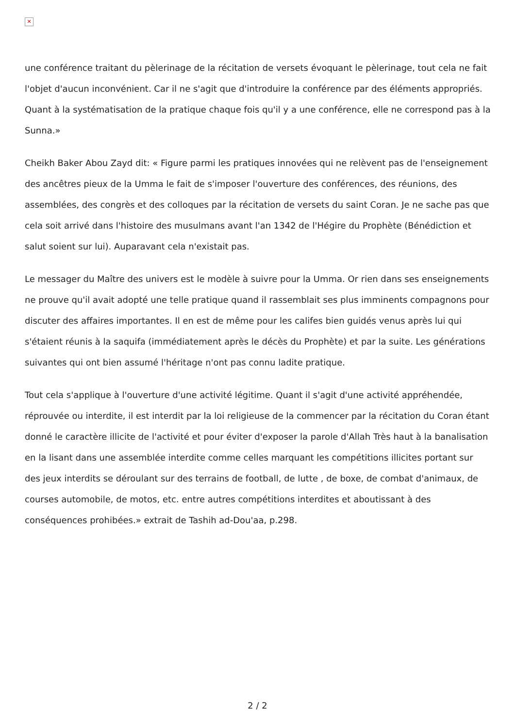✕
une conférence traitant du pèlerinage de la récitation de versets évoquant le pèlerinage, tout cela ne fait l'objet d'aucun inconvénient. Car il ne s'agit que d'introduire la conférence par des éléments appropriés. Quant à la systématisation de la pratique chaque fois qu'il y a une conférence, elle ne correspond pas à la Sunna.»
Cheikh Baker Abou Zayd dit: « Figure parmi les pratiques innovées qui ne relèvent pas de l'enseignement des ancêtres pieux de la Umma le fait de s'imposer l'ouverture des conférences, des réunions, des assemblées, des congrès et des colloques par la récitation de versets du saint Coran. Je ne sache pas que cela soit arrivé dans l'histoire des musulmans avant l'an 1342 de l'Hégire du Prophète (Bénédiction et salut soient sur lui). Auparavant cela n'existait pas.
Le messager du Maître des univers est le modèle à suivre pour la Umma. Or rien dans ses enseignements ne prouve qu'il avait adopté une telle pratique quand il rassemblait ses plus imminents compagnons pour discuter des affaires importantes. Il en est de même pour les califes bien guidés venus après lui qui s'étaient réunis à la saquifa (immédiatement après le décès du Prophète) et par la suite. Les générations suivantes qui ont bien assumé l'héritage n'ont pas connu ladite pratique.
Tout cela s'applique à l'ouverture d'une activité légitime. Quant il s'agit d'une activité appréhendée, réprouvée ou interdite, il est interdit par la loi religieuse de la commencer par la récitation du Coran étant donné le caractère illicite de l'activité et pour éviter d'exposer la parole d'Allah Très haut à la banalisation en la lisant dans une assemblée interdite comme celles marquant les compétitions illicites portant sur des jeux interdits se déroulant sur des terrains de football, de lutte , de boxe, de combat d'animaux, de courses automobile, de motos, etc. entre autres compétitions interdites et aboutissant à des conséquences prohibées.» extrait de Tashih ad-Dou'aa, p.298.
2 / 2